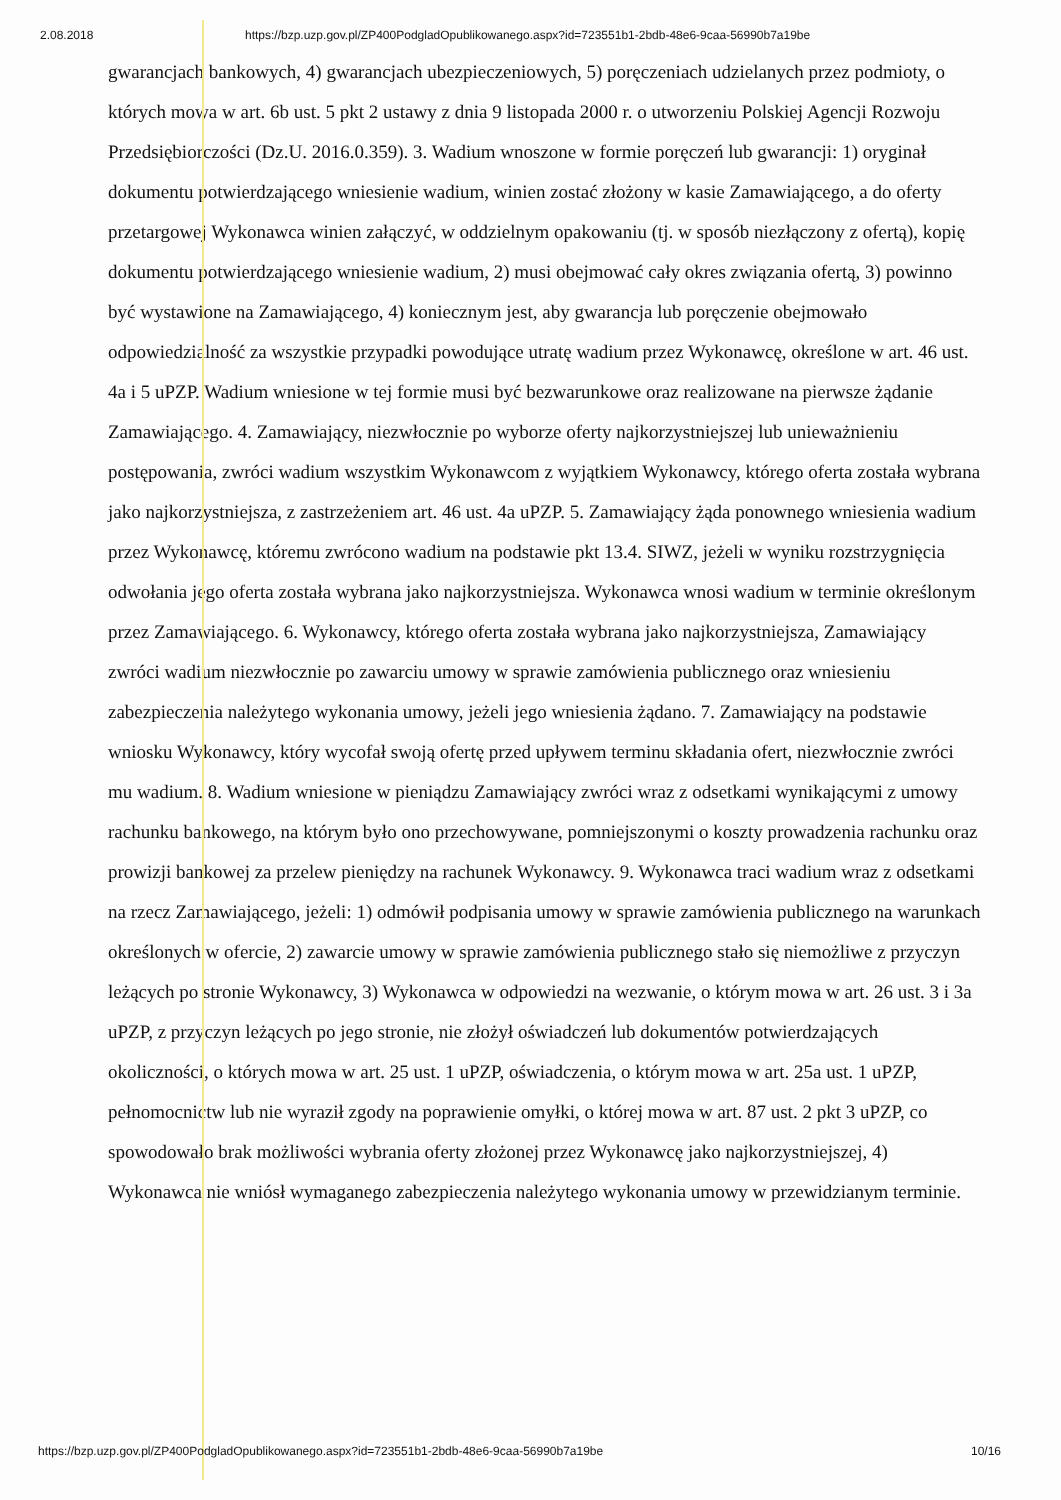2.08.2018 https://bzp.uzp.gov.pl/ZP400PodgladOpublikowanego.aspx?id=723551b1-2bdb-48e6-9caa-56990b7a19be
gwarancjach bankowych, 4) gwarancjach ubezpieczeniowych, 5) poręczeniach udzielanych przez podmioty, o których mowa w art. 6b ust. 5 pkt 2 ustawy z dnia 9 listopada 2000 r. o utworzeniu Polskiej Agencji Rozwoju Przedsiębiorczości (Dz.U. 2016.0.359). 3. Wadium wnoszone w formie poręczeń lub gwarancji: 1) oryginał dokumentu potwierdzającego wniesienie wadium, winien zostać złożony w kasie Zamawiającego, a do oferty przetargowej Wykonawca winien załączyć, w oddzielnym opakowaniu (tj. w sposób niezłączony z ofertą), kopię dokumentu potwierdzającego wniesienie wadium, 2) musi obejmować cały okres związania ofertą, 3) powinno być wystawione na Zamawiającego, 4) koniecznym jest, aby gwarancja lub poręczenie obejmowało odpowiedzialność za wszystkie przypadki powodujące utratę wadium przez Wykonawcę, określone w art. 46 ust. 4a i 5 uPZP. Wadium wniesione w tej formie musi być bezwarunkowe oraz realizowane na pierwsze żądanie Zamawiającego. 4. Zamawiający, niezwłocznie po wyborze oferty najkorzystniejszej lub unieważnieniu postępowania, zwróci wadium wszystkim Wykonawcom z wyjątkiem Wykonawcy, którego oferta została wybrana jako najkorzystniejsza, z zastrzeżeniem art. 46 ust. 4a uPZP. 5. Zamawiający żąda ponownego wniesienia wadium przez Wykonawcę, któremu zwrócono wadium na podstawie pkt 13.4. SIWZ, jeżeli w wyniku rozstrzygnięcia odwołania jego oferta została wybrana jako najkorzystniejsza. Wykonawca wnosi wadium w terminie określonym przez Zamawiającego. 6. Wykonawcy, którego oferta została wybrana jako najkorzystniejsza, Zamawiający zwróci wadium niezwłocznie po zawarciu umowy w sprawie zamówienia publicznego oraz wniesieniu zabezpieczenia należytego wykonania umowy, jeżeli jego wniesienia żądano. 7. Zamawiający na podstawie wniosku Wykonawcy, który wycofał swoją ofertę przed upływem terminu składania ofert, niezwłocznie zwróci mu wadium. 8. Wadium wniesione w pieniądzu Zamawiający zwróci wraz z odsetkami wynikającymi z umowy rachunku bankowego, na którym było ono przechowywane, pomniejszonymi o koszty prowadzenia rachunku oraz prowizji bankowej za przelew pieniędzy na rachunek Wykonawcy. 9. Wykonawca traci wadium wraz z odsetkami na rzecz Zamawiającego, jeżeli: 1) odmówił podpisania umowy w sprawie zamówienia publicznego na warunkach określonych w ofercie, 2) zawarcie umowy w sprawie zamówienia publicznego stało się niemożliwe z przyczyn leżących po stronie Wykonawcy, 3) Wykonawca w odpowiedzi na wezwanie, o którym mowa w art. 26 ust. 3 i 3a uPZP, z przyczyn leżących po jego stronie, nie złożył oświadczeń lub dokumentów potwierdzających okoliczności, o których mowa w art. 25 ust. 1 uPZP, oświadczenia, o którym mowa w art. 25a ust. 1 uPZP, pełnomocnictw lub nie wyraził zgody na poprawienie omyłki, o której mowa w art. 87 ust. 2 pkt 3 uPZP, co spowodowało brak możliwości wybrania oferty złożonej przez Wykonawcę jako najkorzystniejszej, 4) Wykonawca nie wniósł wymaganego zabezpieczenia należytego wykonania umowy w przewidzianym terminie.
https://bzp.uzp.gov.pl/ZP400PodgladOpublikowanego.aspx?id=723551b1-2bdb-48e6-9caa-56990b7a19be 10/16